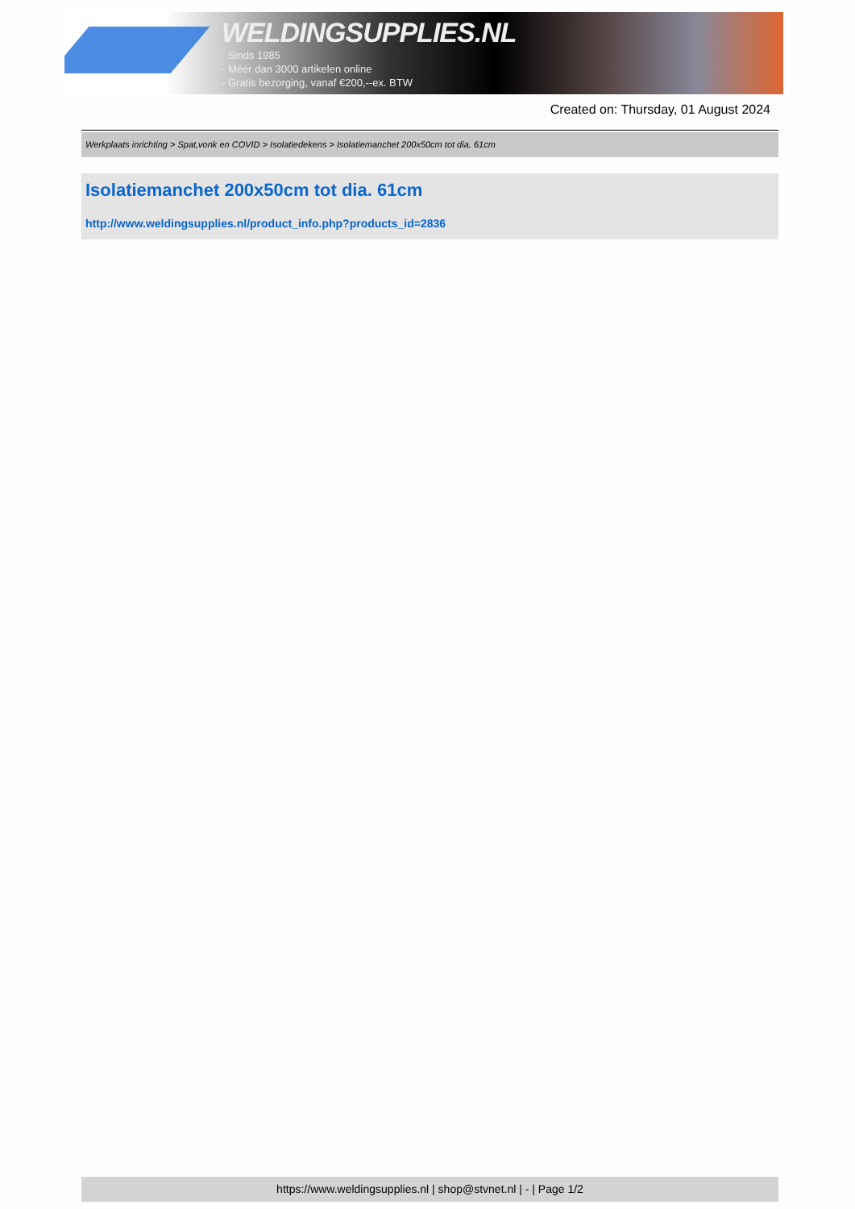WELDINGSUPPLIES.NL
- Sinds 1985
- Méér dan 3000 artikelen online
- Gratis bezorging, vanaf €200,--ex. BTW
Created on: Thursday, 01 August 2024
Werkplaats inrichting > Spat,vonk en COVID > Isolatiedekens > Isolatiemanchet 200x50cm tot dia. 61cm
Isolatiemanchet 200x50cm tot dia. 61cm
http://www.weldingsupplies.nl/product_info.php?products_id=2836
https://www.weldingsupplies.nl | shop@stvnet.nl | - | Page 1/2